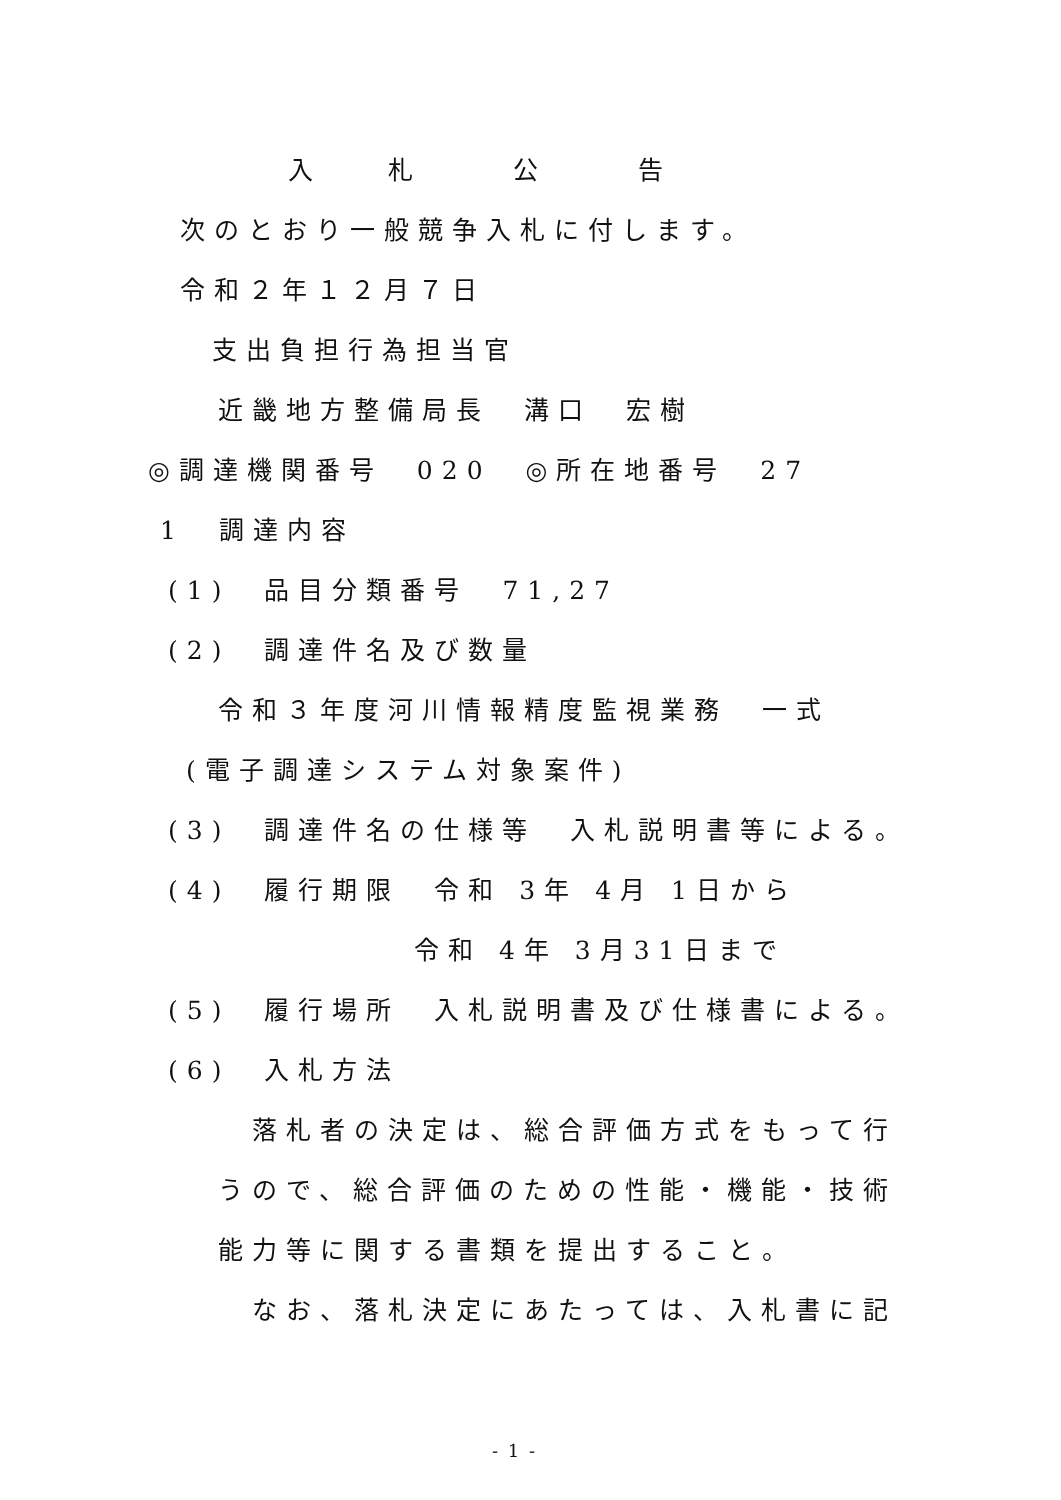入　　　札　　　　公　　　　告
次のとおり一般競争入札に付します。
令和２年１２月７日
支出負担行為担当官
近畿地方整備局長　溝口　宏樹
◎調達機関番号　020　◎所在地番号　27
1　調達内容
(1)　品目分類番号　71,27
(2)　調達件名及び数量
令和３年度河川情報精度監視業務　一式
(電子調達システム対象案件)
(3)　調達件名の仕様等　入札説明書等による。
(4)　履行期限　令和 3年 4月 1日から
令和 4年 3月31日まで
(5)　履行場所　入札説明書及び仕様書による。
(6)　入札方法
落札者の決定は、総合評価方式をもって行
うので、総合評価のための性能・機能・技術
能力等に関する書類を提出すること。
なお、落札決定にあたっては、入札書に記
- 1 -